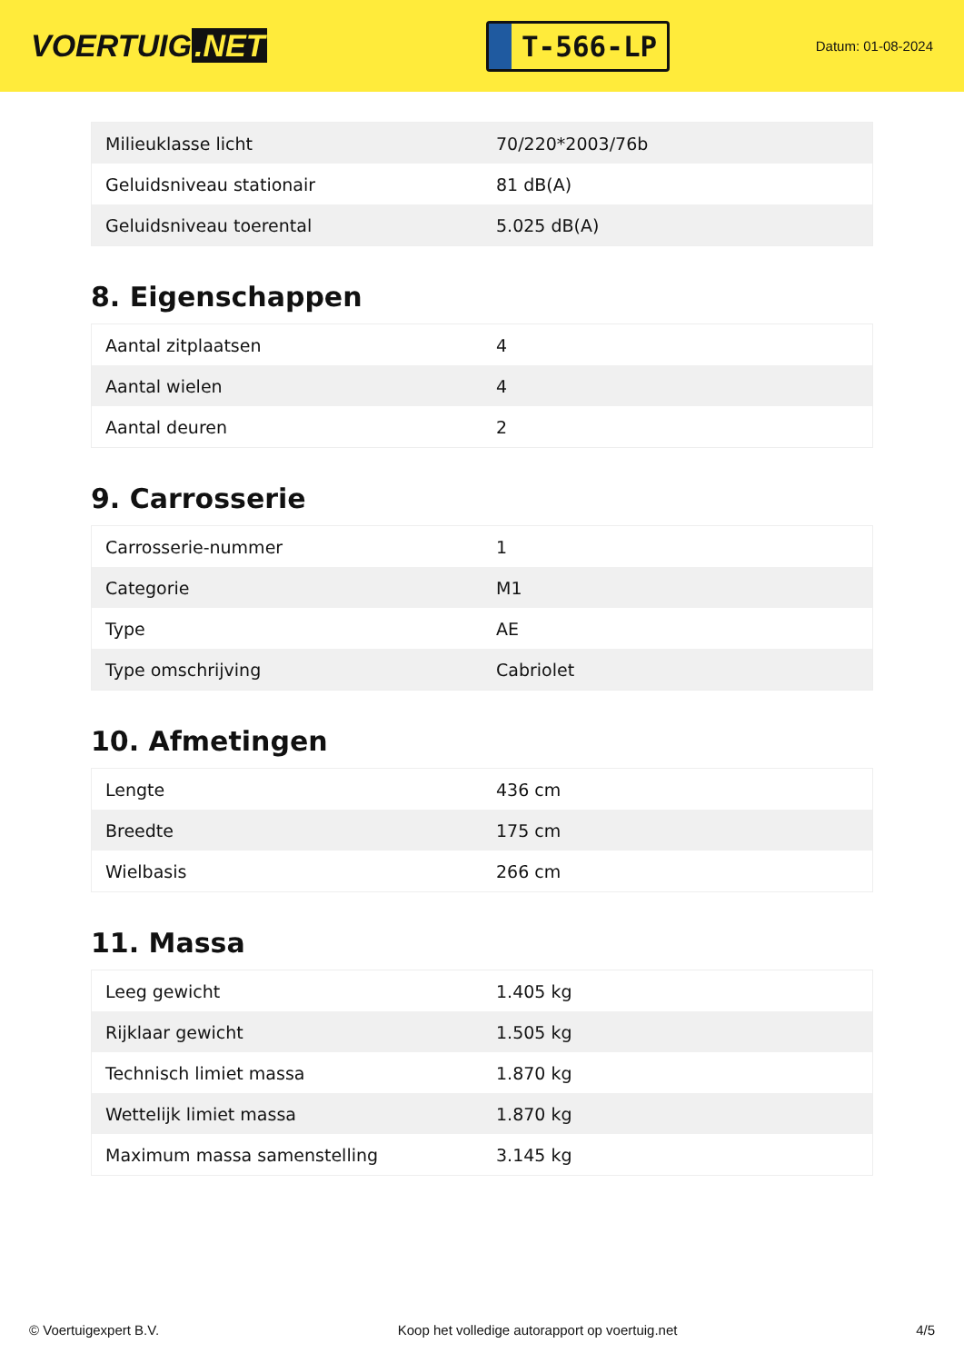VOERTUIG.NET
T-566-LP
Datum: 01-08-2024
| Milieuklasse licht | 70/220*2003/76b |
| Geluidsniveau stationair | 81 dB(A) |
| Geluidsniveau toerental | 5.025 dB(A) |
8. Eigenschappen
| Aantal zitplaatsen | 4 |
| Aantal wielen | 4 |
| Aantal deuren | 2 |
9. Carrosserie
| Carrosserie-nummer | 1 |
| Categorie | M1 |
| Type | AE |
| Type omschrijving | Cabriolet |
10. Afmetingen
| Lengte | 436 cm |
| Breedte | 175 cm |
| Wielbasis | 266 cm |
11. Massa
| Leeg gewicht | 1.405 kg |
| Rijklaar gewicht | 1.505 kg |
| Technisch limiet massa | 1.870 kg |
| Wettelijk limiet massa | 1.870 kg |
| Maximum massa samenstelling | 3.145 kg |
© Voertuigexpert B.V. Koop het volledige autorapport op voertuig.net 4/5